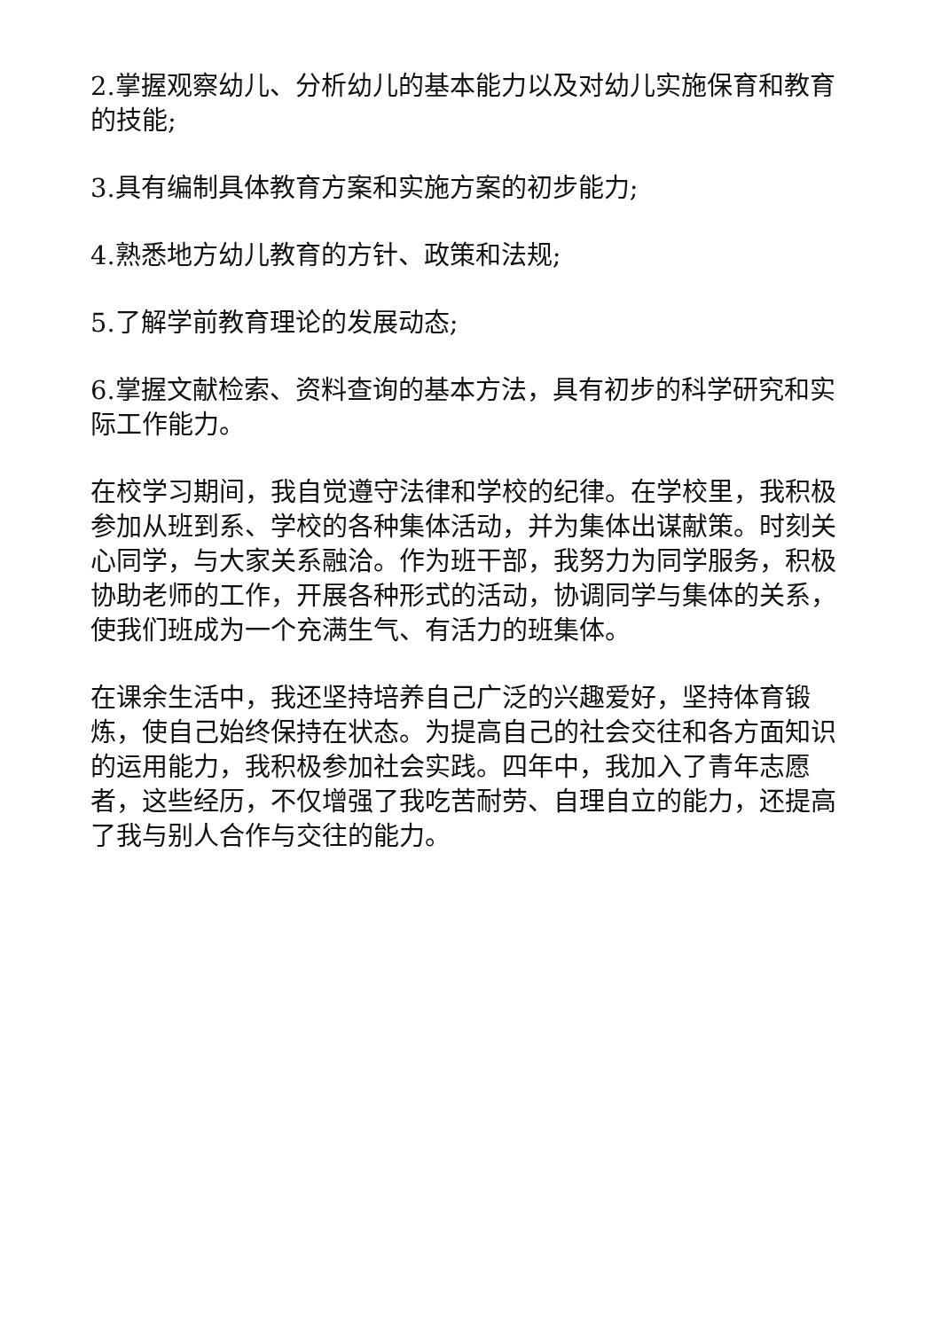2.掌握观察幼儿、分析幼儿的基本能力以及对幼儿实施保育和教育的技能;
3.具有编制具体教育方案和实施方案的初步能力;
4.熟悉地方幼儿教育的方针、政策和法规;
5.了解学前教育理论的发展动态;
6.掌握文献检索、资料查询的基本方法，具有初步的科学研究和实际工作能力。
在校学习期间，我自觉遵守法律和学校的纪律。在学校里，我积极参加从班到系、学校的各种集体活动，并为集体出谋献策。时刻关心同学，与大家关系融洽。作为班干部，我努力为同学服务，积极协助老师的工作，开展各种形式的活动，协调同学与集体的关系，使我们班成为一个充满生气、有活力的班集体。
在课余生活中，我还坚持培养自己广泛的兴趣爱好，坚持体育锻炼，使自己始终保持在状态。为提高自己的社会交往和各方面知识的运用能力，我积极参加社会实践。四年中，我加入了青年志愿者，这些经历，不仅增强了我吃苦耐劳、自理自立的能力，还提高了我与别人合作与交往的能力。